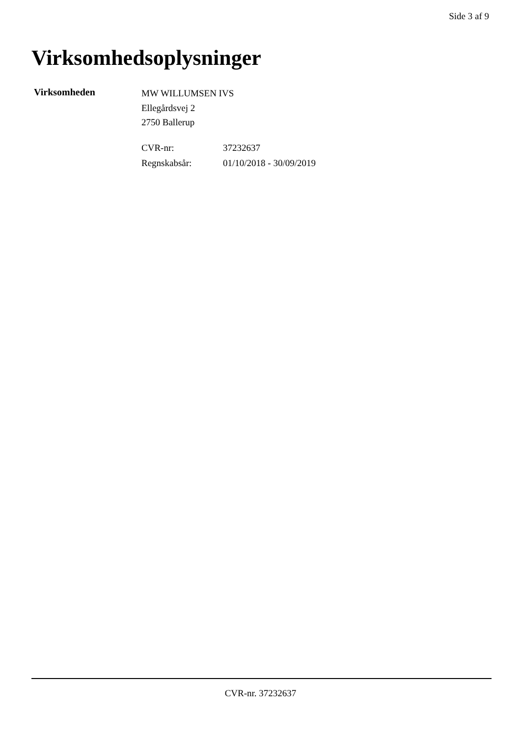Side 3 af 9
Virksomhedsoplysninger
Virksomheden
MW WILLUMSEN IVS
Ellegårdsvej 2
2750 Ballerup
| CVR-nr: | 37232637 |
| Regnskabsår: | 01/10/2018 - 30/09/2019 |
CVR-nr. 37232637